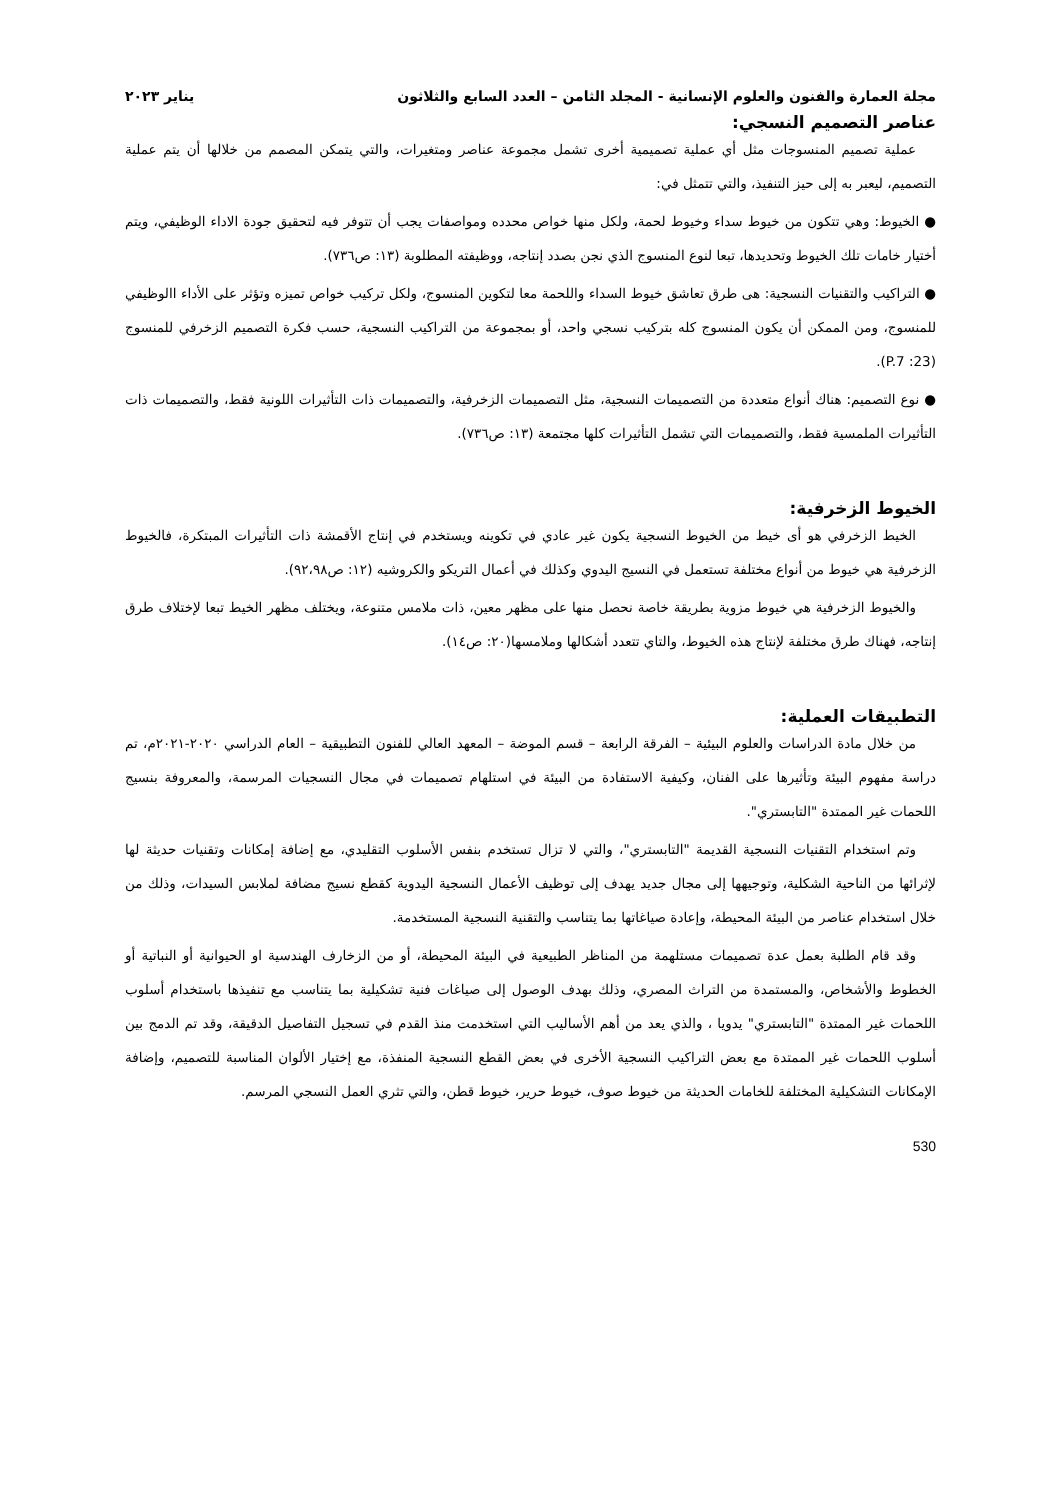مجلة العمارة والفنون والعلوم الإنسانية - المجلد الثامن – العدد السابع والثلاثون يناير ٢٠٢٣
عناصر التصميم النسجي:
عملية تصميم المنسوجات مثل أي عملية تصميمية أخرى تشمل مجموعة عناصر ومتغيرات، والتي يتمكن المصمم من خلالها أن يتم عملية التصميم، ليعبر به إلى حيز التنفيذ، والتي تتمثل في:
● الخيوط: وهي تتكون من خيوط سداء وخيوط لحمة، ولكل منها خواص محدده ومواصفات يجب أن تتوفر فيه لتحقيق جودة الاداء الوظيفي، ويتم أختيار خامات تلك الخيوط وتحديدها، تبعا لنوع المنسوج الذي نجن بصدد إنتاجه، ووظيفته المطلوبة (١٣: ص٧٣٦).
● التراكيب والتقنيات النسجية: هى طرق تعاشق خيوط السداء واللحمة معا لتكوين المنسوج، ولكل تركيب خواص تميزه وتؤثر على الأداء االوظيفي للمنسوج، ومن الممكن أن يكون المنسوج كله بتركيب نسجي واحد، أو بمجموعة من التراكيب النسجية، حسب فكرة التصميم الزخرفي للمنسوج (23: P.7).
● نوع التصميم: هناك أنواع متعددة من التصميمات النسجية، مثل التصميمات الزخرفية، والتصميمات ذات التأثيرات اللونية فقط، والتصميمات ذات التأثيرات الملمسية فقط، والتصميمات التي تشمل التأثيرات كلها مجتمعة (١٣: ص٧٣٦).
الخيوط الزخرفية:
الخيط الزخرفي هو أى خيط من الخيوط النسجية يكون غير عادي في تكوينه ويستخدم في إنتاج الأقمشة ذات التأثيرات المبتكرة، فالخيوط الزخرفية هي خيوط من أنواع مختلفة تستعمل في النسيج اليدوي وكذلك في أعمال التريكو والكروشيه (١٢: ص٩٢،٩٨).
والخيوط الزخرفية هي خيوط مزوية بطريقة خاصة نحصل منها على مظهر معين، ذات ملامس متنوعة، ويختلف مظهر الخيط تبعا لإختلاف طرق إنتاجه، فهناك طرق مختلفة لإنتاج هذه الخيوط، والتاي تتعدد أشكالها وملامسها(٢٠: ص١٤).
التطبيقات العملية:
من خلال مادة الدراسات والعلوم البيئية – الفرقة الرابعة – قسم الموضة – المعهد العالي للفنون التطبيقية – العام الدراسي ٢٠٢٠-٢٠٢١م، تم دراسة مفهوم البيئة وتأثيرها على الفنان، وكيفية الاستفادة من البيئة في استلهام تصميمات في مجال النسجيات المرسمة، والمعروفة بنسيج اللحمات غير الممتدة "التابستري".
وتم استخدام التقنيات النسجية القديمة "التابستري"، والتي لا تزال تستخدم بنفس الأسلوب التقليدي، مع إضافة إمكانات وتقنيات حديثة لها لإثرائها من الناحية الشكلية، وتوجيهها إلى مجال جديد يهدف إلى توظيف الأعمال النسجية اليدوية كقطع نسيج مضافة لملابس السيدات، وذلك من خلال استخدام عناصر من البيئة المحيطة، وإعادة صياغاتها بما يتناسب والتقنية النسجية المستخدمة.
وقد قام الطلبة بعمل عدة تصميمات مستلهمة من المناظر الطبيعية في البيئة المحيطة، أو من الزخارف الهندسية او الحيوانية أو النباتية أو الخطوط والأشخاص، والمستمدة من التراث المصري، وذلك بهدف الوصول إلى صياغات فنية تشكيلية بما يتناسب مع تنفيذها باستخدام أسلوب اللحمات غير الممتدة "التابستري" يدويا ، والذي يعد من أهم الأساليب التي استخدمت منذ القدم في تسجيل التفاصيل الدقيقة، وقد تم الدمج بين أسلوب اللحمات غير الممتدة مع بعض التراكيب النسجية الأخرى في بعض القطع النسجية المنفذة، مع إختيار الألوان المناسبة للتصميم، وإضافة الإمكانات التشكيلية المختلفة للخامات الحديثة من خيوط صوف، خيوط حرير، خيوط قطن، والتي تثري العمل النسجي المرسم.
530